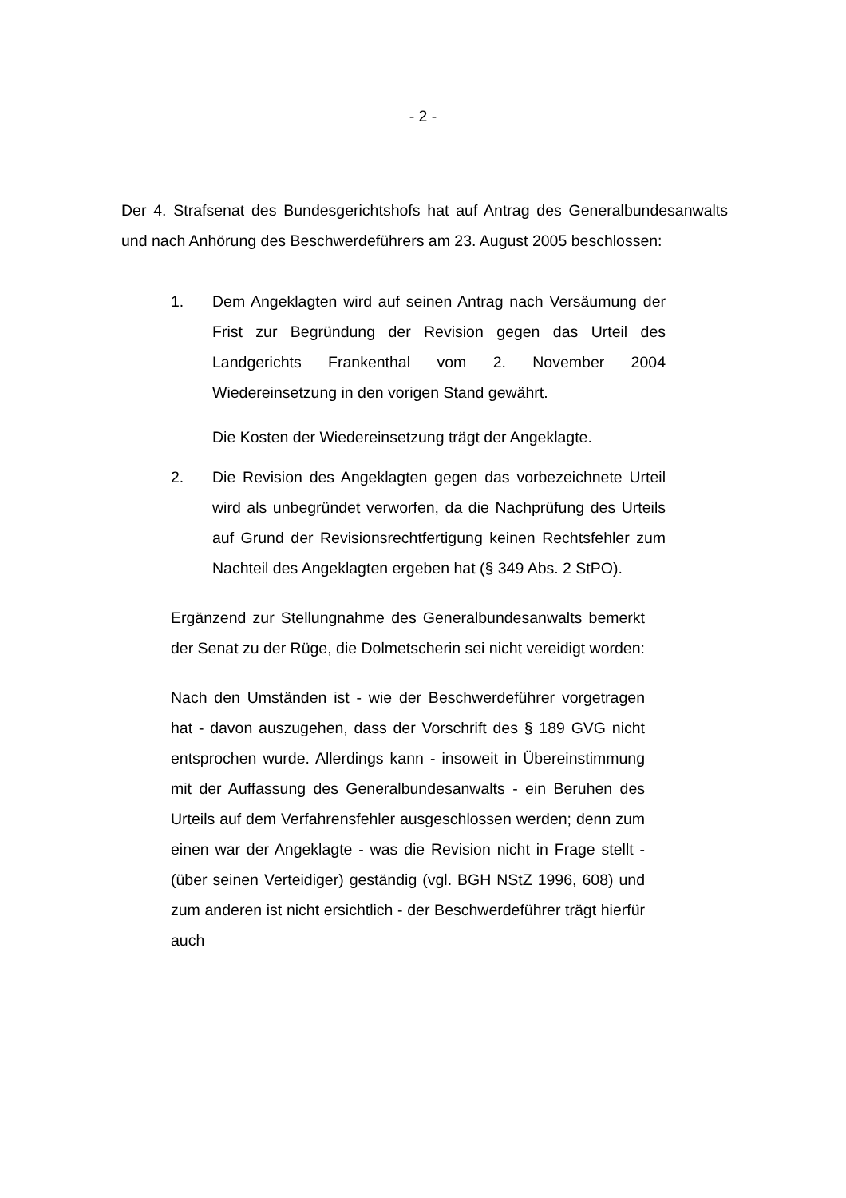- 2 -
Der 4. Strafsenat des Bundesgerichtshofs hat auf Antrag des Generalbundes­anwalts und nach Anhörung des Beschwerdeführers am 23. August 2005 be­schlossen:
1. Dem Angeklagten wird auf seinen Antrag nach Versäu­mung der Frist zur Begründung der Revision gegen das Ur­teil des Landgerichts Frankenthal vom 2. November 2004 Wiedereinsetzung in den vorigen Stand gewährt.
Die Kosten der Wiedereinsetzung trägt der Angeklagte.
2. Die Revision des Angeklagten gegen das vorbezeichnete Urteil wird als unbegründet verworfen, da die Nachprüfung des Urteils auf Grund der Revisionsrechtfertigung keinen Rechtsfehler zum Nachteil des Angeklagten ergeben hat (§ 349 Abs. 2 StPO).
Ergänzend zur Stellungnahme des Generalbundesanwalts bemerkt der Senat zu der Rüge, die Dolmetscherin sei nicht vereidigt worden:
Nach den Umständen ist - wie der Beschwerdeführer vorge­tragen hat - davon auszugehen, dass der Vorschrift des § 189 GVG nicht entsprochen wurde. Allerdings kann - insoweit in Übereinstimmung mit der Auffassung des Generalbundesan­walts - ein Beruhen des Urteils auf dem Verfahrensfehler aus­geschlossen werden; denn zum einen war der Angeklagte - was die Revision nicht in Frage stellt - (über seinen Vertei­diger) geständig (vgl. BGH NStZ 1996, 608) und zum anderen ist nicht ersichtlich - der Beschwerdeführer trägt hierfür auch